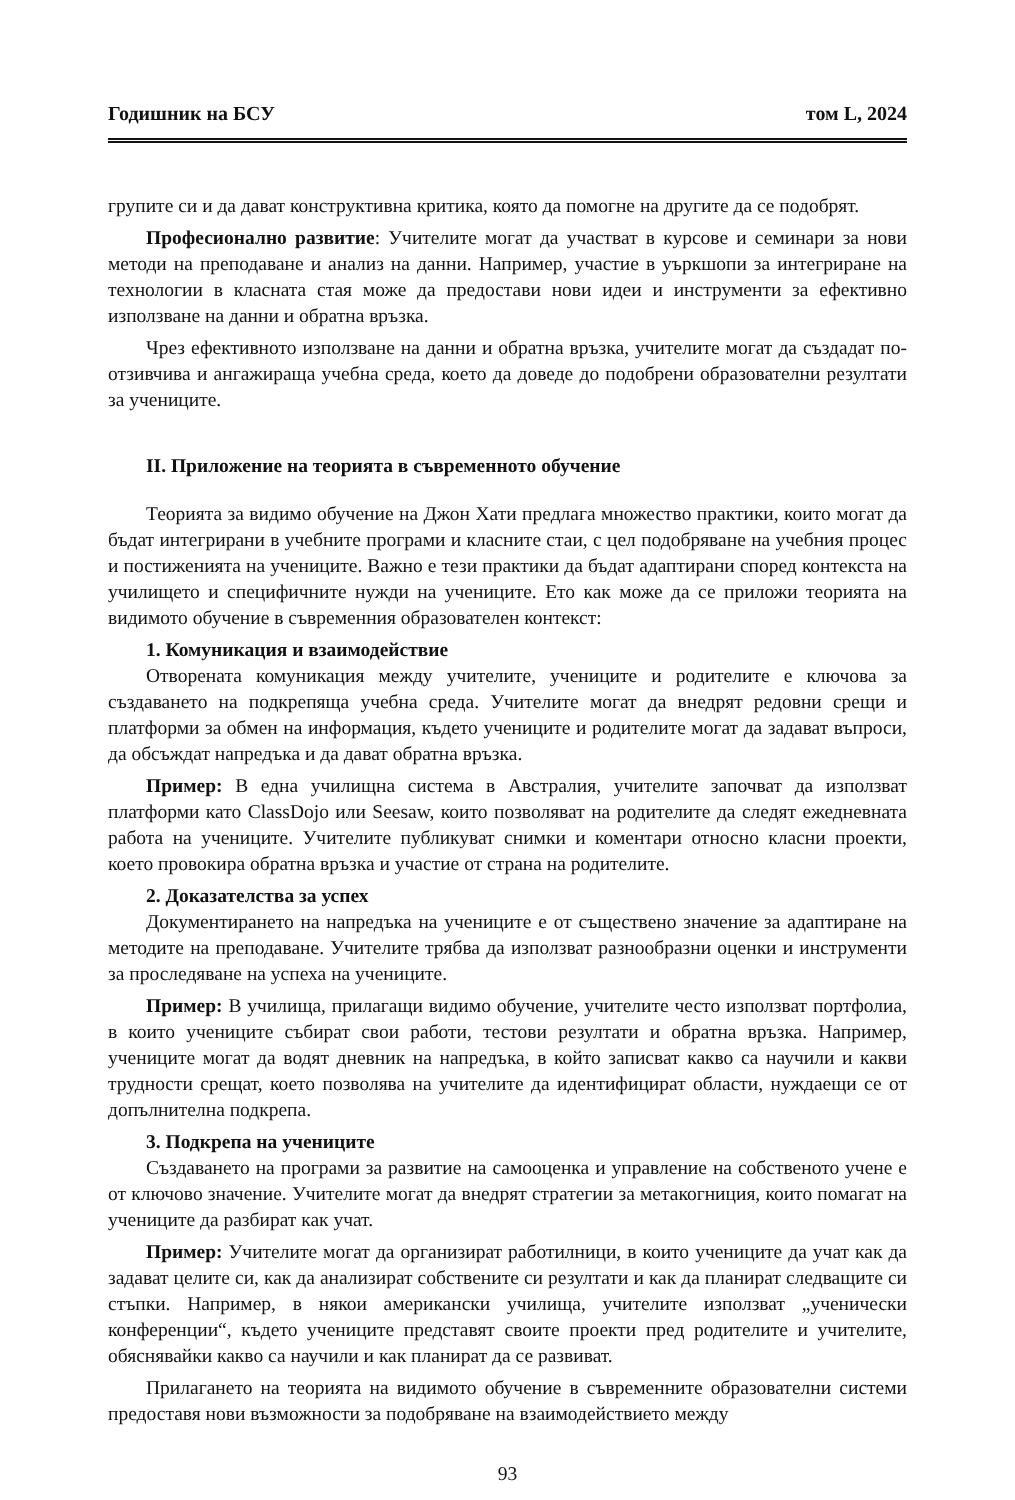Годишник на БСУ том L, 2024
групите си и да дават конструктивна критика, която да помогне на другите да се подобрят.
Професионално развитие: Учителите могат да участват в курсове и семинари за нови методи на преподаване и анализ на данни. Например, участие в уъркшопи за интегриране на технологии в класната стая може да предостави нови идеи и инструменти за ефективно използване на данни и обратна връзка.
Чрез ефективното използване на данни и обратна връзка, учителите могат да създадат по-отзивчива и ангажираща учебна среда, което да доведе до подобрени образователни резултати за учениците.
II. Приложение на теорията в съвременното обучение
Теорията за видимо обучение на Джон Хати предлага множество практики, които могат да бъдат интегрирани в учебните програми и класните стаи, с цел подобряване на учебния процес и постиженията на учениците. Важно е тези практики да бъдат адаптирани според контекста на училището и специфичните нужди на учениците. Ето как може да се приложи теорията на видимото обучение в съвременния образователен контекст:
1. Комуникация и взаимодействие
Отворената комуникация между учителите, учениците и родителите е ключова за създаването на подкрепяща учебна среда. Учителите могат да внедрят редовни срещи и платформи за обмен на информация, където учениците и родителите могат да задават въпроси, да обсъждат напредъка и да дават обратна връзка.
Пример: В една училищна система в Австралия, учителите започват да използват платформи като ClassDojo или Seesaw, които позволяват на родителите да следят ежедневната работа на учениците. Учителите публикуват снимки и коментари относно класни проекти, което провокира обратна връзка и участие от страна на родителите.
2. Доказателства за успех
Документирането на напредъка на учениците е от съществено значение за адаптиране на методите на преподаване. Учителите трябва да използват разнообразни оценки и инструменти за проследяване на успеха на учениците.
Пример: В училища, прилагащи видимо обучение, учителите често използват портфолиа, в които учениците събират свои работи, тестови резултати и обратна връзка. Например, учениците могат да водят дневник на напредъка, в който записват какво са научили и какви трудности срещат, което позволява на учителите да идентифицират области, нуждаещи се от допълнителна подкрепа.
3. Подкрепа на учениците
Създаването на програми за развитие на самооценка и управление на собственото учене е от ключово значение. Учителите могат да внедрят стратегии за метакогниция, които помагат на учениците да разбират как учат.
Пример: Учителите могат да организират работилници, в които учениците да учат как да задават целите си, как да анализират собствените си резултати и как да планират следващите си стъпки. Например, в някои американски училища, учителите използват „ученически конференции“, където учениците представят своите проекти пред родителите и учителите, обяснявайки какво са научили и как планират да се развиват.
Прилагането на теорията на видимото обучение в съвременните образователни системи предоставя нови възможности за подобряване на взаимодействието между
93